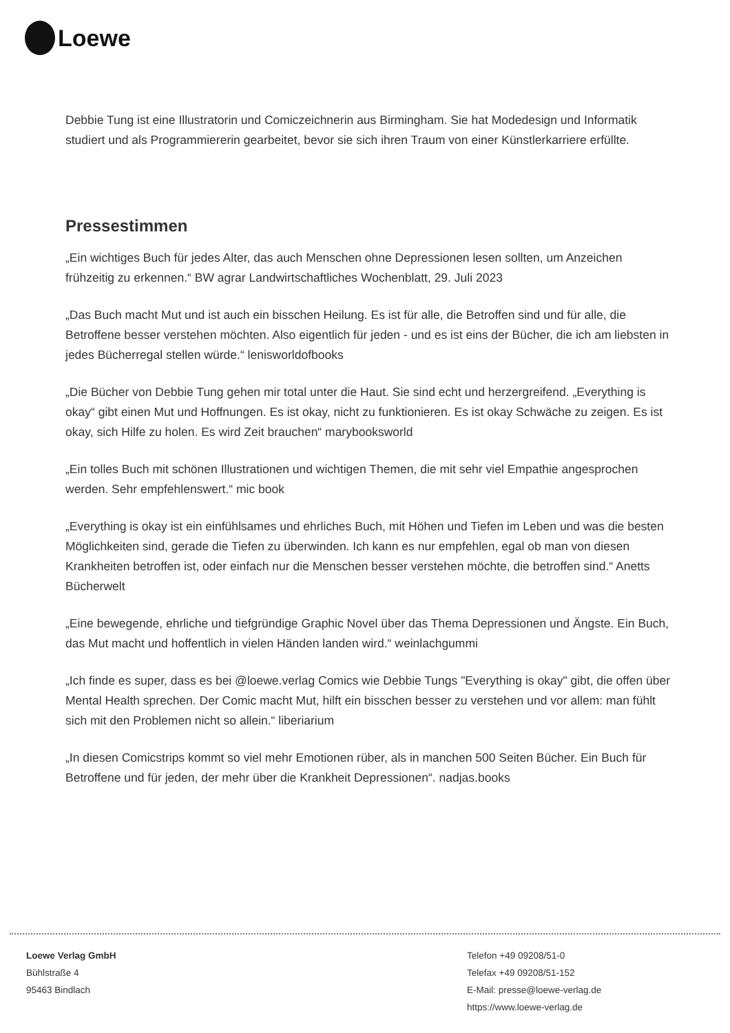Loewe
Debbie Tung ist eine Illustratorin und Comiczeichnerin aus Birmingham. Sie hat Modedesign und Informatik studiert und als Programmiererin gearbeitet, bevor sie sich ihren Traum von einer Künstlerkarriere erfüllte.
Pressestimmen
„Ein wichtiges Buch für jedes Alter, das auch Menschen ohne Depressionen lesen sollten, um Anzeichen frühzeitig zu erkennen.“ BW agrar Landwirtschaftliches Wochenblatt, 29. Juli 2023
„Das Buch macht Mut und ist auch ein bisschen Heilung. Es ist für alle, die Betroffen sind und für alle, die Betroffene besser verstehen möchten. Also eigentlich für jeden - und es ist eins der Bücher, die ich am liebsten in jedes Bücherregal stellen würde.“ lenisworldofbooks
„Die Bücher von Debbie Tung gehen mir total unter die Haut. Sie sind echt und herzergreifend. „Everything is okay“ gibt einen Mut und Hoffnungen. Es ist okay, nicht zu funktionieren. Es ist okay Schwäche zu zeigen. Es ist okay, sich Hilfe zu holen. Es wird Zeit brauchen“ marybooksworld
„Ein tolles Buch mit schönen Illustrationen und wichtigen Themen, die mit sehr viel Empathie angesprochen werden. Sehr empfehlenswert.“ mic book
„Everything is okay ist ein einfühlsames und ehrliches Buch, mit Höhen und Tiefen im Leben und was die besten Möglichkeiten sind, gerade die Tiefen zu überwinden. Ich kann es nur empfehlen, egal ob man von diesen Krankheiten betroffen ist, oder einfach nur die Menschen besser verstehen möchte, die betroffen sind.“ Anetts Bücherwelt
„Eine bewegende, ehrliche und tiefgründige Graphic Novel über das Thema Depressionen und Ängste. Ein Buch, das Mut macht und hoffentlich in vielen Händen landen wird.“ weinlachgummi
„Ich finde es super, dass es bei @loewe.verlag Comics wie Debbie Tungs "Everything is okay" gibt, die offen über Mental Health sprechen. Der Comic macht Mut, hilft ein bisschen besser zu verstehen und vor allem: man fühlt sich mit den Problemen nicht so allein.“ liberiarium
„In diesen Comicstrips kommt so viel mehr Emotionen rüber, als in manchen 500 Seiten Bücher. Ein Buch für Betroffene und für jeden, der mehr über die Krankheit Depressionen“. nadjas.books
Loewe Verlag GmbH
Bühlstraße 4
95463 Bindlach
Telefon +49 09208/51-0
Telefax +49 09208/51-152
E-Mail: presse@loewe-verlag.de
https://www.loewe-verlag.de